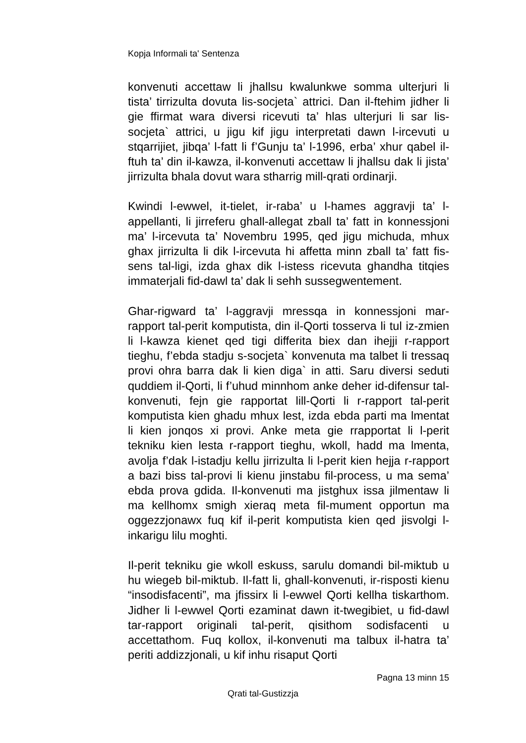Kopja Informali ta' Sentenza
konvenuti accettaw li jhallsu kwalunkwe somma ulterjuri li tista’ tirrizulta dovuta lis-socjeta` attrici. Dan il-ftehim jidher li gie ffirmat wara diversi ricevuti ta’ hlas ulterjuri li sar lis-socjeta` attrici, u jigu kif jigu interpretati dawn l-ircevuti u stqarrijiet, jibqa’ l-fatt li f’Gunju ta’ l-1996, erba’ xhur qabel il-ftuh ta’ din il-kawza, il-konvenuti accettaw li jhallsu dak li jista’ jirrizulta bhala dovut wara stharrig mill-qrati ordinarji.
Kwindi l-ewwel, it-tielet, ir-raba’ u l-hames aggravji ta’ l-appellanti, li jirreferu ghall-allegat zball ta’ fatt in konnessjoni ma’ l-ircevuta ta’ Novembru 1995, qed jigu michuda, mhux ghax jirrizulta li dik l-ircevuta hi affetta minn zball ta’ fatt fis-sens tal-ligi, izda ghax dik l-istess ricevuta ghandha titqies immaterjali fid-dawl ta’ dak li sehh sussegwentement.
Ghar-rigward ta’ l-aggravji mressqa in konnessjoni mar-rapport tal-perit komputista, din il-Qorti tosserva li tul iz-zmien li l-kawza kienet qed tigi differita biex dan ihejji r-rapport tieghu, f’ebda stadju s-socjeta` konvenuta ma talbet li tressaq provi ohra barra dak li kien diga` in atti. Saru diversi seduti quddiem il-Qorti, li f’uhud minnhom anke deher id-difensur tal-konvenuti, fejn gie rapportat lill-Qorti li r-rapport tal-perit komputista kien ghadu mhux lest, izda ebda parti ma lmentat li kien jonqos xi provi. Anke meta gie rrapportat li l-perit tekniku kien lesta r-rapport tieghu, wkoll, hadd ma lmenta, avolja f’dak l-istadju kellu jirrizulta li l-perit kien hejja r-rapport a bazi biss tal-provi li kienu jinstabu fil-process, u ma sema’ ebda prova gdida. Il-konvenuti ma jistghux issa jilmentaw li ma kellhomx smigh xieraq meta fil-mument opportun ma oggezzjonawx fuq kif il-perit komputista kien qed jisvolgi l-inkarigu lilu moghti.
Il-perit tekniku gie wkoll eskuss, sarulu domandi bil-miktub u hu wiegeb bil-miktub. Il-fatt li, ghall-konvenuti, ir-risposti kienu “insodisfacenti”, ma jfissirx li l-ewwel Qorti kellha tiskarthom. Jidher li l-ewwel Qorti ezaminat dawn it-twegibiet, u fid-dawl tar-rapport originali tal-perit, qisithom sodisfacenti u accettathom. Fuq kollox, il-konvenuti ma talbux il-hatra ta’ periti addizzjonali, u kif inhu risaput Qorti
Pagna 13 minn 15
Qrati tal-Gustizzja